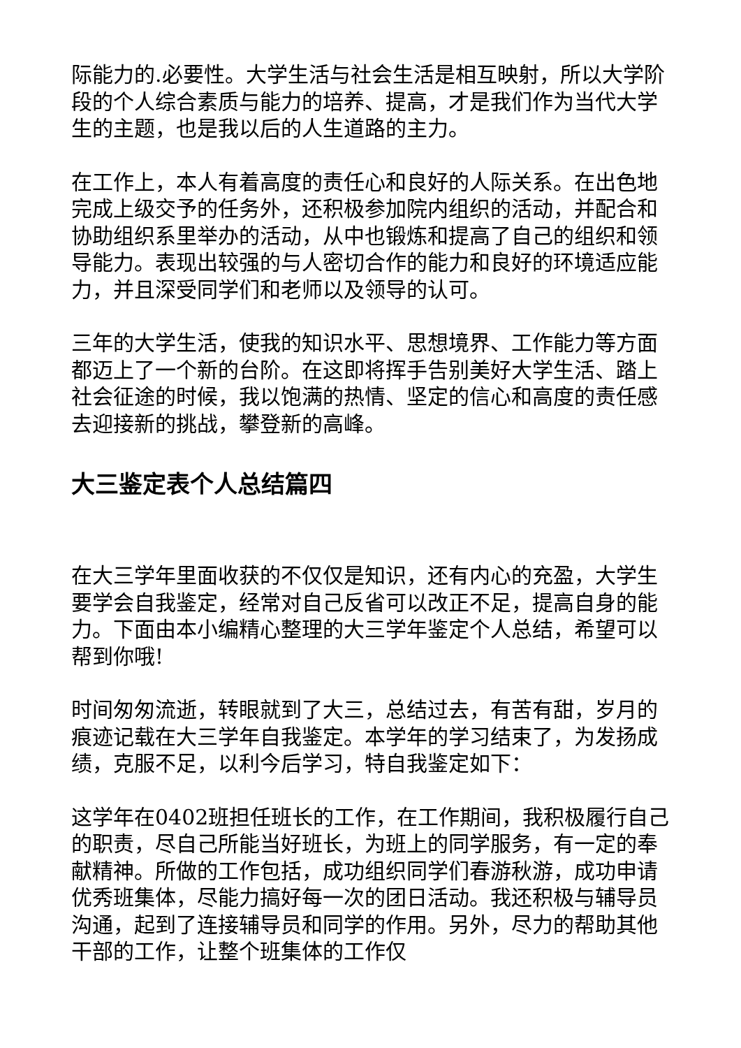际能力的.必要性。大学生活与社会生活是相互映射，所以大学阶段的个人综合素质与能力的培养、提高，才是我们作为当代大学生的主题，也是我以后的人生道路的主力。
在工作上，本人有着高度的责任心和良好的人际关系。在出色地完成上级交予的任务外，还积极参加院内组织的活动，并配合和协助组织系里举办的活动，从中也锻炼和提高了自己的组织和领导能力。表现出较强的与人密切合作的能力和良好的环境适应能力，并且深受同学们和老师以及领导的认可。
三年的大学生活，使我的知识水平、思想境界、工作能力等方面都迈上了一个新的台阶。在这即将挥手告别美好大学生活、踏上社会征途的时候，我以饱满的热情、坚定的信心和高度的责任感去迎接新的挑战，攀登新的高峰。
大三鉴定表个人总结篇四
在大三学年里面收获的不仅仅是知识，还有内心的充盈，大学生要学会自我鉴定，经常对自己反省可以改正不足，提高自身的能力。下面由本小编精心整理的大三学年鉴定个人总结，希望可以帮到你哦!
时间匆匆流逝，转眼就到了大三，总结过去，有苦有甜，岁月的痕迹记载在大三学年自我鉴定。本学年的学习结束了，为发扬成绩，克服不足，以利今后学习，特自我鉴定如下：
这学年在0402班担任班长的工作，在工作期间，我积极履行自己的职责，尽自己所能当好班长，为班上的同学服务，有一定的奉献精神。所做的工作包括，成功组织同学们春游秋游，成功申请优秀班集体，尽能力搞好每一次的团日活动。我还积极与辅导员沟通，起到了连接辅导员和同学的作用。另外，尽力的帮助其他干部的工作，让整个班集体的工作仅